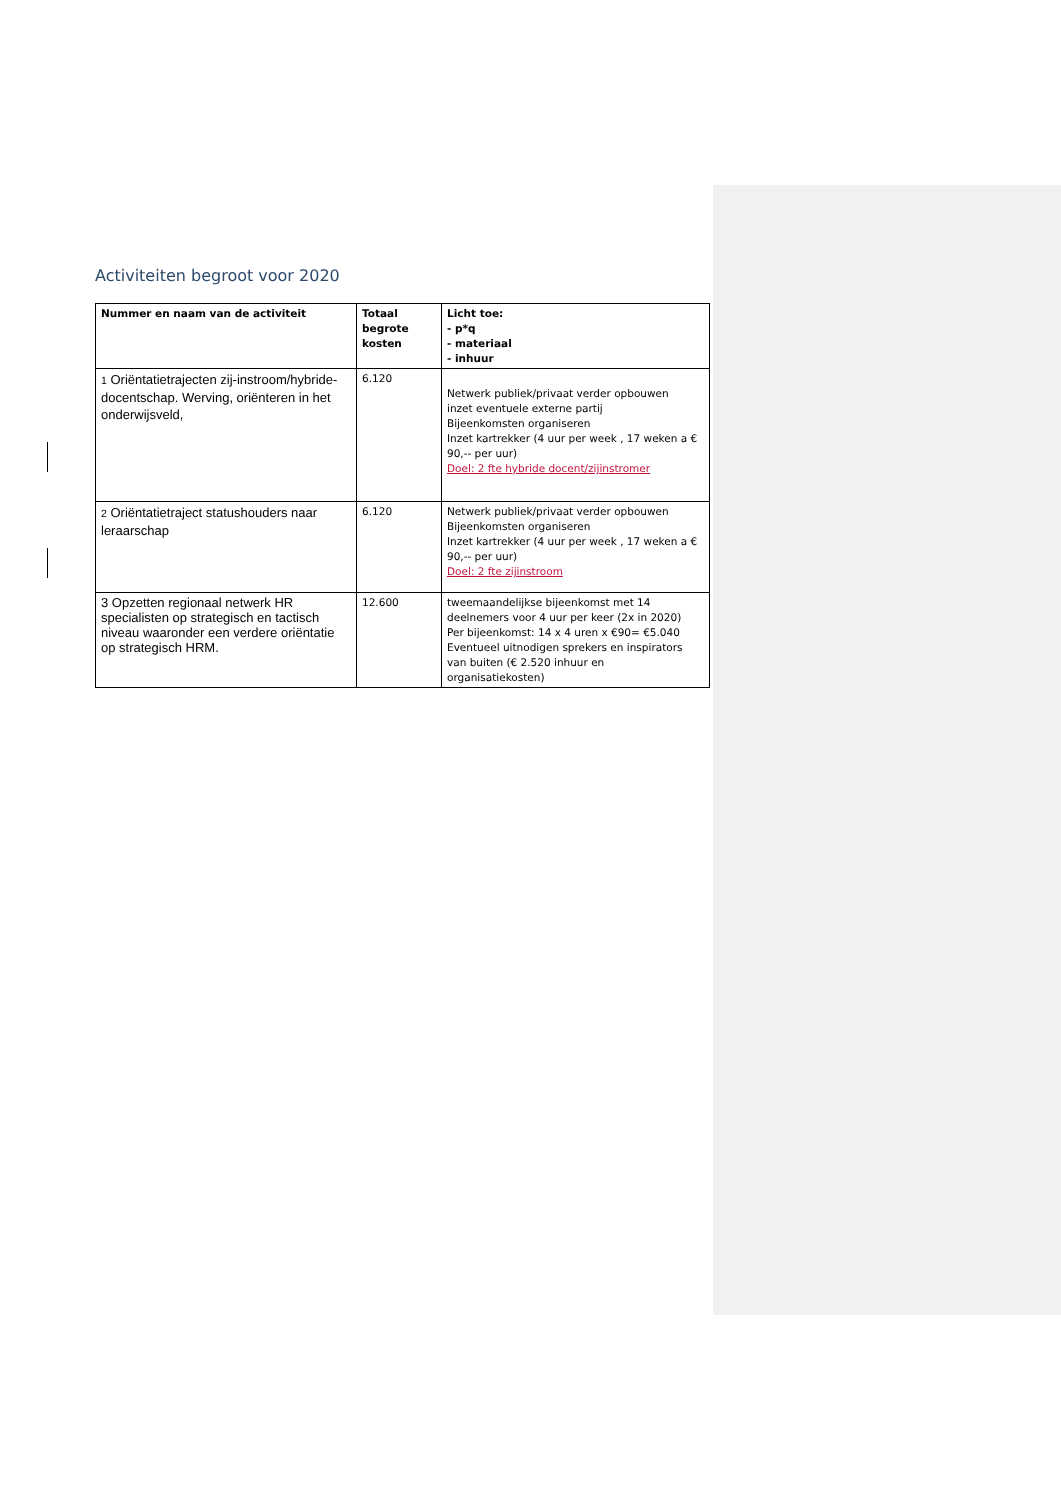Activiteiten begroot voor 2020
| Nummer en naam van de activiteit | Totaal begrote kosten | Licht toe: - p*q - materiaal - inhuur |
| --- | --- | --- |
| 1 Oriëntatietrajecten zij-instroom/hybride-docentschap. Werving, oriënteren in het onderwijsveld, | 6.120 | Netwerk publiek/privaat verder opbouwen inzet eventuele externe partij Bijeenkomsten organiseren Inzet kartrekker (4 uur per week , 17 weken a € 90,-- per uur) Doel: 2 fte hybride docent/zijinstromer |
| 2 Oriëntatietraject statushouders naar leraarschap | 6.120 | Netwerk publiek/privaat verder opbouwen Bijeenkomsten organiseren Inzet kartrekker (4 uur per week , 17 weken a € 90,-- per uur) Doel: 2 fte zijinstroom |
| 3 Opzetten regionaal netwerk HR specialisten op strategisch en tactisch niveau waaronder een verdere oriëntatie op strategisch HRM. | 12.600 | tweemaandelijkse bijeenkomst met 14 deelnemers voor 4 uur per keer (2x in 2020) Per bijeenkomst: 14 x 4 uren x €90= €5.040 Eventueel uitnodigen sprekers en inspirators van buiten (€ 2.520 inhuur en organisatiekosten) |